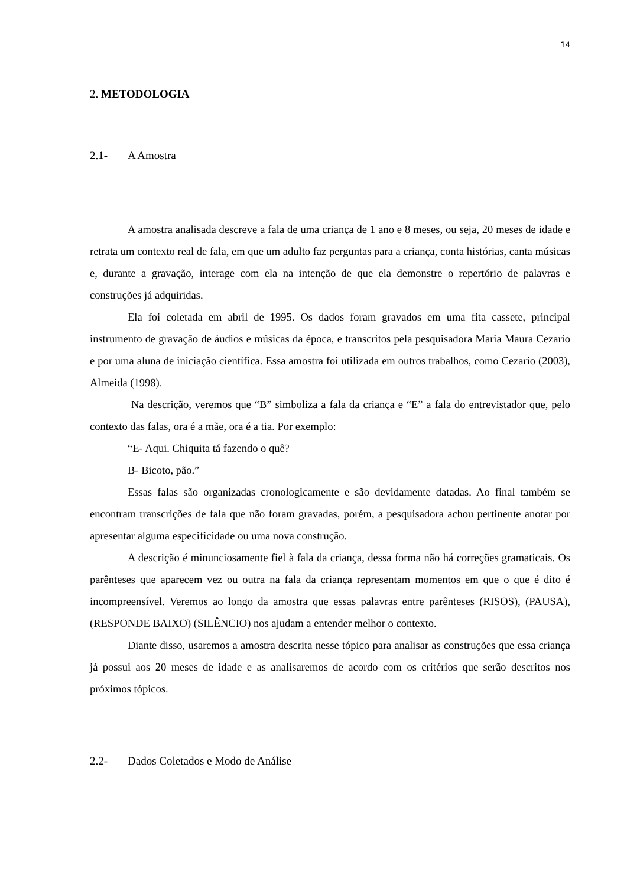14
2. METODOLOGIA
2.1- A Amostra
A amostra analisada descreve a fala de uma criança de 1 ano e 8 meses, ou seja, 20 meses de idade e retrata um contexto real de fala, em que um adulto faz perguntas para a criança, conta histórias, canta músicas e, durante a gravação, interage com ela na intenção de que ela demonstre o repertório de palavras e construções já adquiridas.
Ela foi coletada em abril de 1995. Os dados foram gravados em uma fita cassete, principal instrumento de gravação de áudios e músicas da época, e transcritos pela pesquisadora Maria Maura Cezario e por uma aluna de iniciação científica. Essa amostra foi utilizada em outros trabalhos, como Cezario (2003), Almeida (1998).
Na descrição, veremos que “B” simboliza a fala da criança e “E” a fala do entrevistador que, pelo contexto das falas, ora é a mãe, ora é a tia. Por exemplo:
“E- Aqui. Chiquita tá fazendo o quê?
B- Bicoto, pão.”
Essas falas são organizadas cronologicamente e são devidamente datadas. Ao final também se encontram transcrições de fala que não foram gravadas, porém, a pesquisadora achou pertinente anotar por apresentar alguma especificidade ou uma nova construção.
A descrição é minunciosamente fiel à fala da criança, dessa forma não há correções gramaticais. Os parênteses que aparecem vez ou outra na fala da criança representam momentos em que o que é dito é incompreensível. Veremos ao longo da amostra que essas palavras entre parênteses (RISOS), (PAUSA), (RESPONDE BAIXO) (SILÊNCIO) nos ajudam a entender melhor o contexto.
Diante disso, usaremos a amostra descrita nesse tópico para analisar as construções que essa criança já possui aos 20 meses de idade e as analisaremos de acordo com os critérios que serão descritos nos próximos tópicos.
2.2- Dados Coletados e Modo de Análise